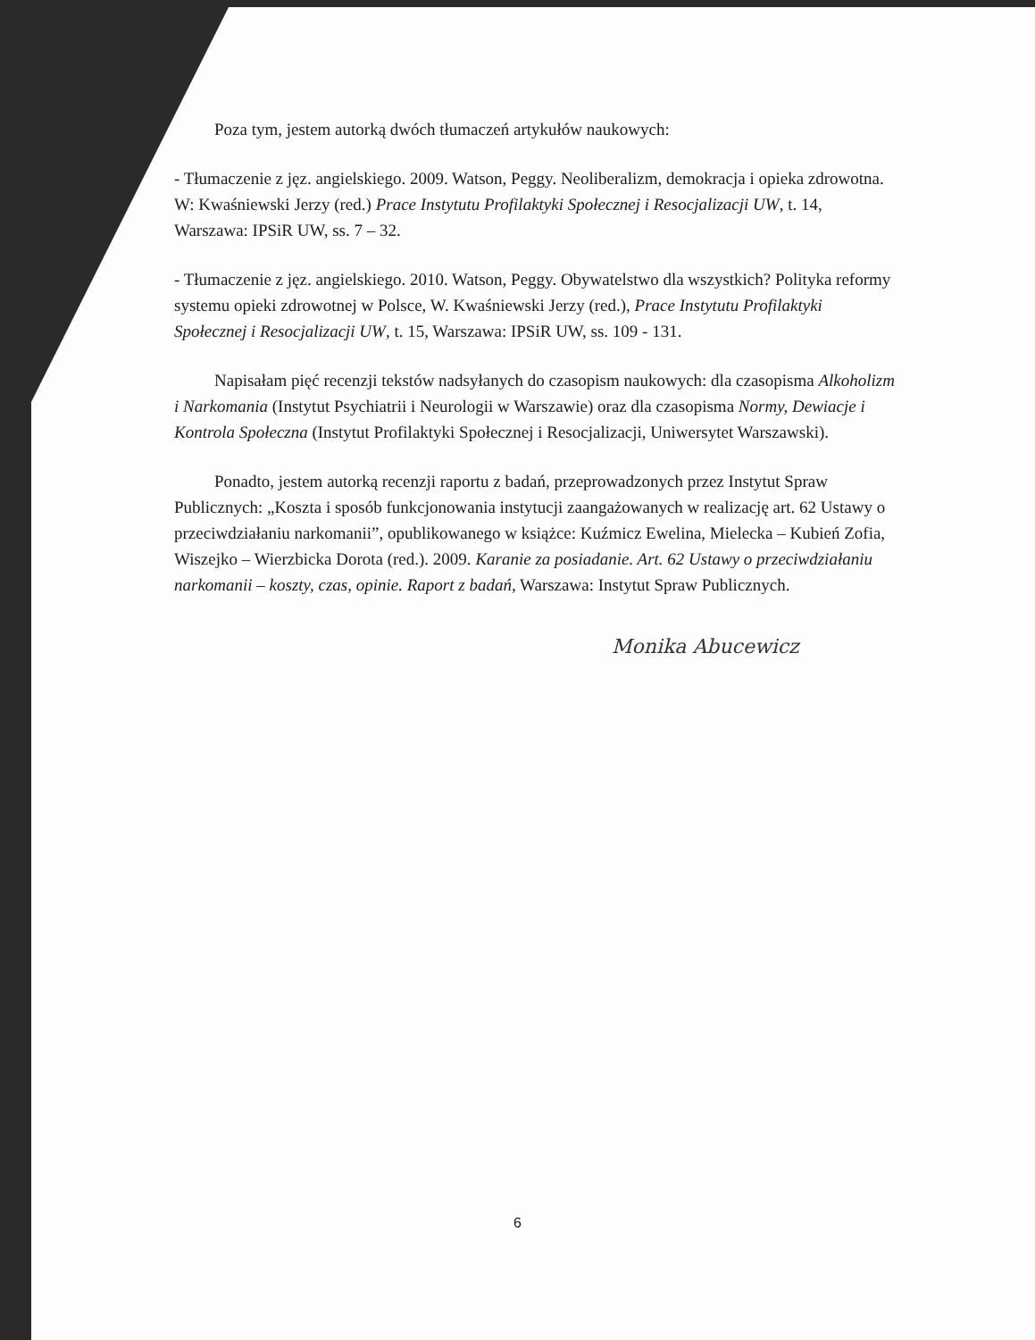Poza tym, jestem autorką dwóch tłumaczeń artykułów naukowych:
- Tłumaczenie z jęz. angielskiego. 2009. Watson, Peggy. Neoliberalizm, demokracja i opieka zdrowotna. W: Kwaśniewski Jerzy (red.) Prace Instytutu Profilaktyki Społecznej i Resocjalizacji UW, t. 14, Warszawa: IPSiR UW, ss. 7 – 32.
- Tłumaczenie z jęz. angielskiego. 2010. Watson, Peggy. Obywatelstwo dla wszystkich? Polityka reformy systemu opieki zdrowotnej w Polsce, W. Kwaśniewski Jerzy (red.), Prace Instytutu Profilaktyki Społecznej i Resocjalizacji UW, t. 15, Warszawa: IPSiR UW, ss. 109 - 131.
Napisałam pięć recenzji tekstów nadsyłanych do czasopism naukowych: dla czasopisma Alkoholizm i Narkomania (Instytut Psychiatrii i Neurologii w Warszawie) oraz dla czasopisma Normy, Dewiacje i Kontrola Społeczna (Instytut Profilaktyki Społecznej i Resocjalizacji, Uniwersytet Warszawski).
Ponadto, jestem autorką recenzji raportu z badań, przeprowadzonych przez Instytut Spraw Publicznych: „Koszta i sposób funkcjonowania instytucji zaangażowanych w realizację art. 62 Ustawy o przeciwdziałaniu narkomanii”, opublikowanego w książce: Kuźmicz Ewelina, Mielecka – Kubień Zofia, Wiszejko – Wierzbicka Dorota (red.). 2009. Karanie za posiadanie. Art. 62 Ustawy o przeciwdziałaniu narkomanii – koszty, czas, opinie. Raport z badań, Warszawa: Instytut Spraw Publicznych.
Monika Abucewicz
6